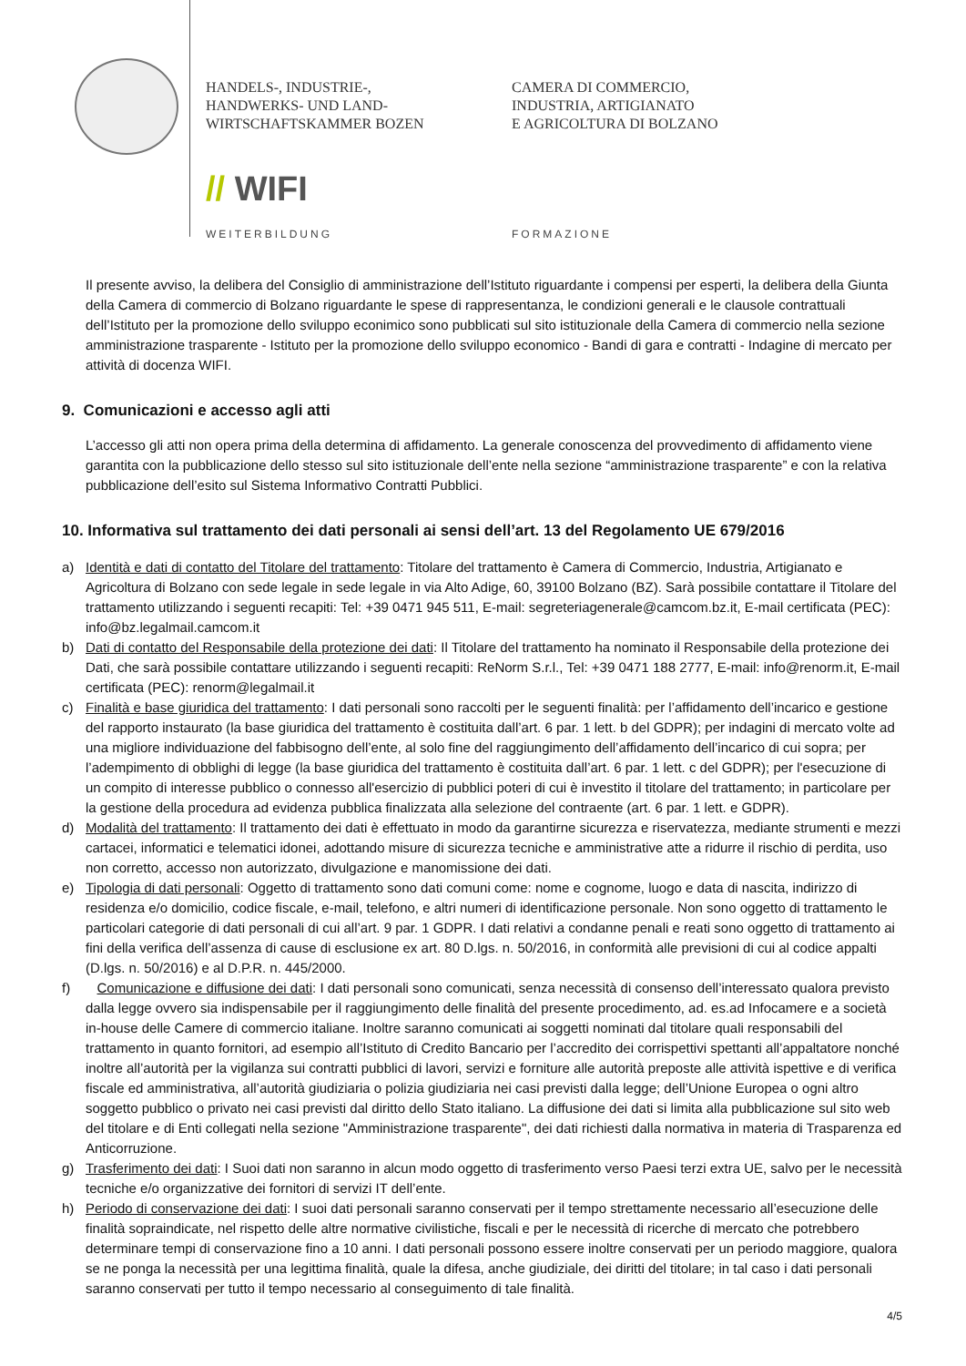HANDELS-, INDUSTRIE-,
HANDWERKS- UND LAND-
WIRTSCHAFTSKAMMER BOZEN
CAMERA DI COMMERCIO,
INDUSTRIA, ARTIGIANATO
E AGRICOLTURA DI BOLZANO
// WIFI
WEITERBILDUNG FORMAZIONE
Il presente avviso, la delibera del Consiglio di amministrazione dell’Istituto riguardante i compensi per esperti, la delibera della Giunta della Camera di commercio di Bolzano riguardante le spese di rappresentanza, le condizioni generali e le clausole contrattuali dell’Istituto per la promozione dello sviluppo econimico sono pubblicati sul sito istituzionale della Camera di commercio nella sezione amministrazione trasparente - Istituto per la promozione dello sviluppo economico - Bandi di gara e contratti - Indagine di mercato per attività di docenza WIFI.
9. Comunicazioni e accesso agli atti
L’accesso gli atti non opera prima della determina di affidamento. La generale conoscenza del provvedimento di affidamento viene garantita con la pubblicazione dello stesso sul sito istituzionale dell’ente nella sezione “amministrazione trasparente” e con la relativa pubblicazione dell’esito sul Sistema Informativo Contratti Pubblici.
10. Informativa sul trattamento dei dati personali ai sensi dell’art. 13 del Regolamento UE 679/2016
a) Identità e dati di contatto del Titolare del trattamento: Titolare del trattamento è Camera di Commercio, Industria, Artigianato e Agricoltura di Bolzano con sede legale in sede legale in via Alto Adige, 60, 39100 Bolzano (BZ). Sarà possibile contattare il Titolare del trattamento utilizzando i seguenti recapiti: Tel: +39 0471 945 511, E-mail: segreteriagenerale@camcom.bz.it, E-mail certificata (PEC): info@bz.legalmail.camcom.it
b) Dati di contatto del Responsabile della protezione dei dati: Il Titolare del trattamento ha nominato il Responsabile della protezione dei Dati, che sarà possibile contattare utilizzando i seguenti recapiti: ReNorm S.r.l., Tel: +39 0471 188 2777, E-mail: info@renorm.it, E-mail certificata (PEC): renorm@legalmail.it
c) Finalità e base giuridica del trattamento: I dati personali sono raccolti per le seguenti finalità: per l’affidamento dell’incarico e gestione del rapporto instaurato (la base giuridica del trattamento è costituita dall’art. 6 par. 1 lett. b del GDPR); per indagini di mercato volte ad una migliore individuazione del fabbisogno dell’ente, al solo fine del raggiungimento dell’affidamento dell’incarico di cui sopra; per l’adempimento di obblighi di legge (la base giuridica del trattamento è costituita dall’art. 6 par. 1 lett. c del GDPR); per l'esecuzione di un compito di interesse pubblico o connesso all'esercizio di pubblici poteri di cui è investito il titolare del trattamento; in particolare per la gestione della procedura ad evidenza pubblica finalizzata alla selezione del contraente (art. 6 par. 1 lett. e GDPR).
d) Modalità del trattamento: Il trattamento dei dati è effettuato in modo da garantirne sicurezza e riservatezza, mediante strumenti e mezzi cartacei, informatici e telematici idonei, adottando misure di sicurezza tecniche e amministrative atte a ridurre il rischio di perdita, uso non corretto, accesso non autorizzato, divulgazione e manomissione dei dati.
e) Tipologia di dati personali: Oggetto di trattamento sono dati comuni come: nome e cognome, luogo e data di nascita, indirizzo di residenza e/o domicilio, codice fiscale, e-mail, telefono, e altri numeri di identificazione personale. Non sono oggetto di trattamento le particolari categorie di dati personali di cui all’art. 9 par. 1 GDPR. I dati relativi a condanne penali e reati sono oggetto di trattamento ai fini della verifica dell’assenza di cause di esclusione ex art. 80 D.lgs. n. 50/2016, in conformità alle previsioni di cui al codice appalti (D.lgs. n. 50/2016) e al D.P.R. n. 445/2000.
f) Comunicazione e diffusione dei dati: I dati personali sono comunicati, senza necessità di consenso dell’interessato qualora previsto dalla legge ovvero sia indispensabile per il raggiungimento delle finalità del presente procedimento, ad. es.ad Infocamere e a società in-house delle Camere di commercio italiane. Inoltre saranno comunicati ai soggetti nominati dal titolare quali responsabili del trattamento in quanto fornitori, ad esempio all’Istituto di Credito Bancario per l’accredito dei corrispettivi spettanti all’appaltatore nonché inoltre all’autorità per la vigilanza sui contratti pubblici di lavori, servizi e forniture alle autorità preposte alle attività ispettive e di verifica fiscale ed amministrativa, all’autorità giudiziaria o polizia giudiziaria nei casi previsti dalla legge; dell’Unione Europea o ogni altro soggetto pubblico o privato nei casi previsti dal diritto dello Stato italiano. La diffusione dei dati si limita alla pubblicazione sul sito web del titolare e di Enti collegati nella sezione "Amministrazione trasparente", dei dati richiesti dalla normativa in materia di Trasparenza ed Anticorruzione.
g) Trasferimento dei dati: I Suoi dati non saranno in alcun modo oggetto di trasferimento verso Paesi terzi extra UE, salvo per le necessità tecniche e/o organizzative dei fornitori di servizi IT dell’ente.
h) Periodo di conservazione dei dati: I suoi dati personali saranno conservati per il tempo strettamente necessario all’esecuzione delle finalità sopraindicate, nel rispetto delle altre normative civilistiche, fiscali e per le necessità di ricerche di mercato che potrebbero determinare tempi di conservazione fino a 10 anni. I dati personali possono essere inoltre conservati per un periodo maggiore, qualora se ne ponga la necessità per una legittima finalità, quale la difesa, anche giudiziale, dei diritti del titolare; in tal caso i dati personali saranno conservati per tutto il tempo necessario al conseguimento di tale finalità.
4/5